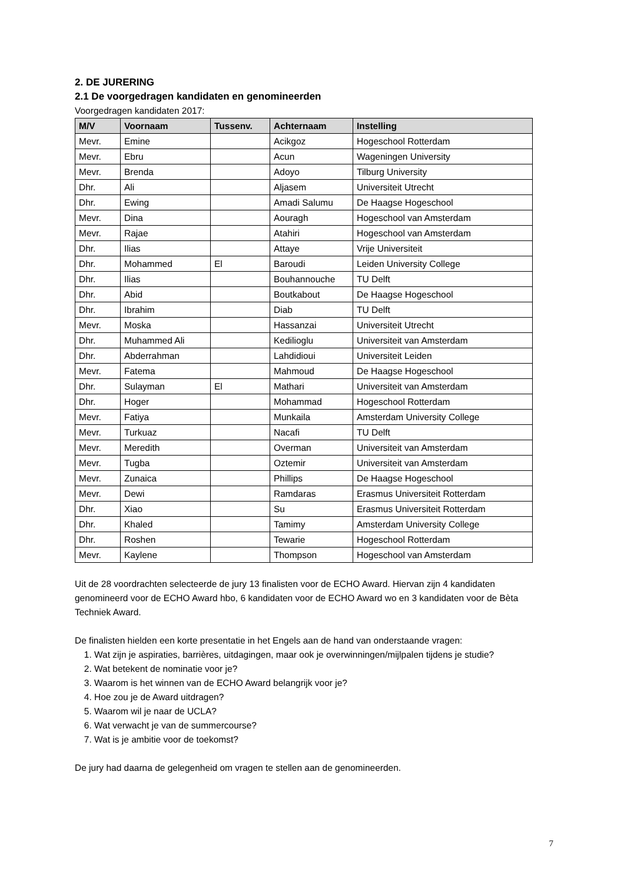2. DE JURERING
2.1 De voorgedragen kandidaten en genomineerden
Voorgedragen kandidaten 2017:
| M/V | Voornaam | Tussenv. | Achternaam | Instelling |
| --- | --- | --- | --- | --- |
| Mevr. | Emine | | Acikgoz | Hogeschool Rotterdam |
| Mevr. | Ebru | | Acun | Wageningen University |
| Mevr. | Brenda | | Adoyo | Tilburg University |
| Dhr. | Ali | | Aljasem | Universiteit Utrecht |
| Dhr. | Ewing | | Amadi Salumu | De Haagse Hogeschool |
| Mevr. | Dina | | Aouragh | Hogeschool van Amsterdam |
| Mevr. | Rajae | | Atahiri | Hogeschool van Amsterdam |
| Dhr. | Ilias | | Attaye | Vrije Universiteit |
| Dhr. | Mohammed | El | Baroudi | Leiden University College |
| Dhr. | Ilias | | Bouhannouche | TU Delft |
| Dhr. | Abid | | Boutkabout | De Haagse Hogeschool |
| Dhr. | Ibrahim | | Diab | TU Delft |
| Mevr. | Moska | | Hassanzai | Universiteit Utrecht |
| Dhr. | Muhammed Ali | | Kedilioglu | Universiteit van Amsterdam |
| Dhr. | Abderrahman | | Lahdidioui | Universiteit Leiden |
| Mevr. | Fatema | | Mahmoud | De Haagse Hogeschool |
| Dhr. | Sulayman | El | Mathari | Universiteit van Amsterdam |
| Dhr. | Hoger | | Mohammad | Hogeschool Rotterdam |
| Mevr. | Fatiya | | Munkaila | Amsterdam University College |
| Mevr. | Turkuaz | | Nacafi | TU Delft |
| Mevr. | Meredith | | Overman | Universiteit van Amsterdam |
| Mevr. | Tugba | | Oztemir | Universiteit van Amsterdam |
| Mevr. | Zunaica | | Phillips | De Haagse Hogeschool |
| Mevr. | Dewi | | Ramdaras | Erasmus Universiteit Rotterdam |
| Dhr. | Xiao | | Su | Erasmus Universiteit Rotterdam |
| Dhr. | Khaled | | Tamimy | Amsterdam University College |
| Dhr. | Roshen | | Tewarie | Hogeschool Rotterdam |
| Mevr. | Kaylene | | Thompson | Hogeschool van Amsterdam |
Uit de 28 voordrachten selecteerde de jury 13 finalisten voor de ECHO Award. Hiervan zijn 4 kandidaten genomineerd voor de ECHO Award hbo, 6 kandidaten voor de ECHO Award wo en 3 kandidaten voor de Bèta Techniek Award.
De finalisten hielden een korte presentatie in het Engels aan de hand van onderstaande vragen:
1. Wat zijn je aspiraties, barrières, uitdagingen, maar ook je overwinningen/mijlpalen tijdens je studie?
2. Wat betekent de nominatie voor je?
3. Waarom is het winnen van de ECHO Award belangrijk voor je?
4. Hoe zou je de Award uitdragen?
5. Waarom wil je naar de UCLA?
6. Wat verwacht je van de summercourse?
7. Wat is je ambitie voor de toekomst?
De jury had daarna de gelegenheid om vragen te stellen aan de genomineerden.
7